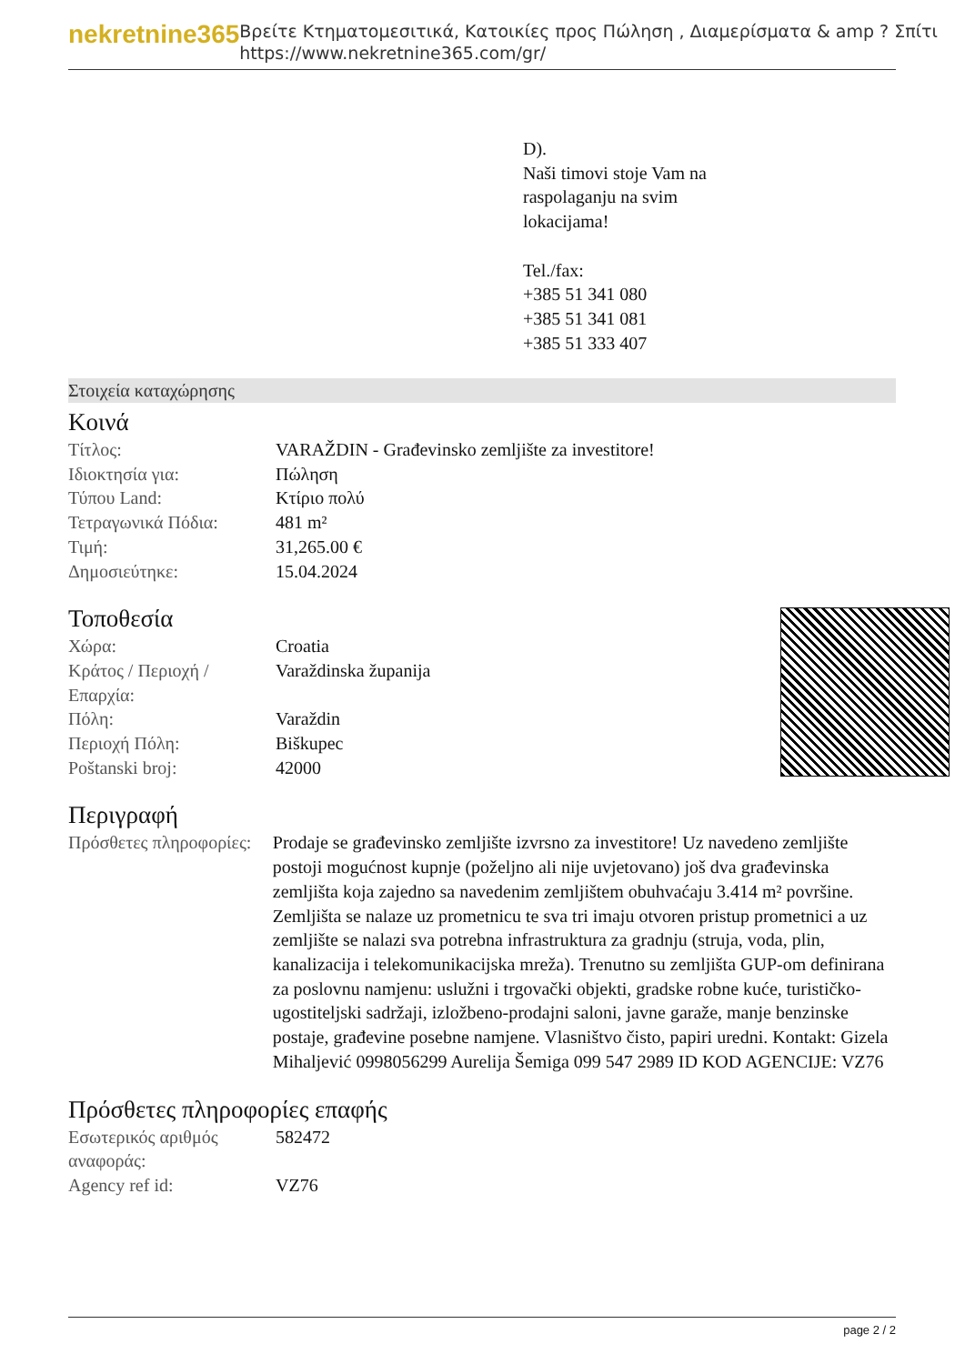nekretnine365
Βρείτε Κτηματομεσιτικά, Κατοικίες προς Πώληση , Διαμερίσματα & amp ? Σπίτι
https://www.nekretnine365.com/gr/
D).
Naši timovi stoje Vam na
raspolaganju na svim
lokacijama!
Tel./fax:
+385 51 341 080
+385 51 341 081
+385 51 333 407
Στοιχεία καταχώρησης
Κοινά
| Τίτλος: | VARAŽDIN - Građevinsko zemljište za investitore! |
| Ιδιοκτησία για: | Πώληση |
| Τύπου Land: | Κτίριο πολύ |
| Τετραγωνικά Πόδια: | 481 m² |
| Τιμή: | 31,265.00 € |
| Δημοσιεύτηκε: | 15.04.2024 |
Τοποθεσία
| Χώρα: | Croatia |
| Κράτος / Περιοχή / Επαρχία: | Varaždinska županija |
| Πόλη: | Varaždin |
| Περιοχή Πόλη: | Biškupec |
| Poštanski broj: | 42000 |
Περιγραφή
| Πρόσθετες πληροφορίες: | Prodaje se građevinsko zemljište izvrsno za investitore! Uz navedeno zemljište postoji mogućnost kupnje (poželjno ali nije uvjetovano) još dva građevinska zemljišta koja zajedno sa navedenim zemljištem obuhvaćaju 3.414 m² površine. Zemljišta se nalaze uz prometnicu te sva tri imaju otvoren pristup prometnici a uz zemljište se nalazi sva potrebna infrastruktura za gradnju (struja, voda, plin, kanalizacija i telekomunikacijska mreža). Trenutno su zemljišta GUP-om definirana za poslovnu namjenu: uslužni i trgovački objekti, gradske robne kuće, turističko-ugostiteljski sadržaji, izložbeno-prodajni saloni, javne garaže, manje benzinske postaje, građevine posebne namjene. Vlasništvo čisto, papiri uredni. Kontakt: Gizela Mihaljević 0998056299 Aurelija Šemiga 099 547 2989 ID KOD AGENCIJE: VZ76 |
Πρόσθετες πληροφορίες επαφής
| Εσωτερικός αριθμός αναφοράς: | 582472 |
| Agency ref id: | VZ76 |
page 2 / 2